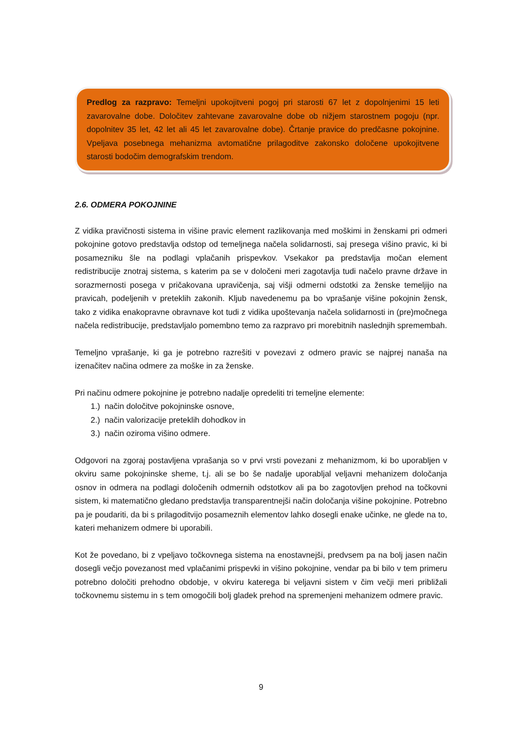Predlog za razpravo: Temeljni upokojitveni pogoj pri starosti 67 let z dopolnjenimi 15 leti zavarovalne dobe. Določitev zahtevane zavarovalne dobe ob nižjem starostnem pogoju (npr. dopolnitev 35 let, 42 let ali 45 let zavarovalne dobe). Črtanje pravice do predčasne pokojnine. Vpeljava posebnega mehanizma avtomatične prilagoditve zakonsko določene upokojitvene starosti bodočim demografskim trendom.
2.6. ODMERA POKOJNINE
Z vidika pravičnosti sistema in višine pravic element razlikovanja med moškimi in ženskami pri odmeri pokojnine gotovo predstavlja odstop od temeljnega načela solidarnosti, saj presega višino pravic, ki bi posamezniku šle na podlagi vplačanih prispevkov. Vsekakor pa predstavlja močan element redistribucije znotraj sistema, s katerim pa se v določeni meri zagotavlja tudi načelo pravne države in sorazmernosti posega v pričakovana upravičenja, saj višji odmerni odstotki za ženske temeljijo na pravicah, podeljenih v preteklih zakonih. Kljub navedenemu pa bo vprašanje višine pokojnin žensk, tako z vidika enakopravne obravnave kot tudi z vidika upoštevanja načela solidarnosti in (pre)močnega načela redistribucije, predstavljalo pomembno temo za razpravo pri morebitnih naslednjih spremembah.
Temeljno vprašanje, ki ga je potrebno razrešiti v povezavi z odmero pravic se najprej nanaša na izenačitev načina odmere za moške in za ženske.
Pri načinu odmere pokojnine je potrebno nadalje opredeliti tri temeljne elemente:
1.) način določitve pokojninske osnove,
2.) način valorizacije preteklih dohodkov in
3.) način oziroma višino odmere.
Odgovori na zgoraj postavljena vprašanja so v prvi vrsti povezani z mehanizmom, ki bo uporabljen v okviru same pokojninske sheme, t.j. ali se bo še nadalje uporabljal veljavni mehanizem določanja osnov in odmera na podlagi določenih odmernih odstotkov ali pa bo zagotovljen prehod na točkovni sistem, ki matematično gledano predstavlja transparentnejši način določanja višine pokojnine. Potrebno pa je poudariti, da bi s prilagoditvijo posameznih elementov lahko dosegli enake učinke, ne glede na to, kateri mehanizem odmere bi uporabili.
Kot že povedano, bi z vpeljavo točkovnega sistema na enostavnejši, predvsem pa na bolj jasen način dosegli večjo povezanost med vplačanimi prispevki in višino pokojnine, vendar pa bi bilo v tem primeru potrebno določiti prehodno obdobje, v okviru katerega bi veljavni sistem v čim večji meri približali točkovnemu sistemu in s tem omogočili bolj gladek prehod na spremenjeni mehanizem odmere pravic.
9